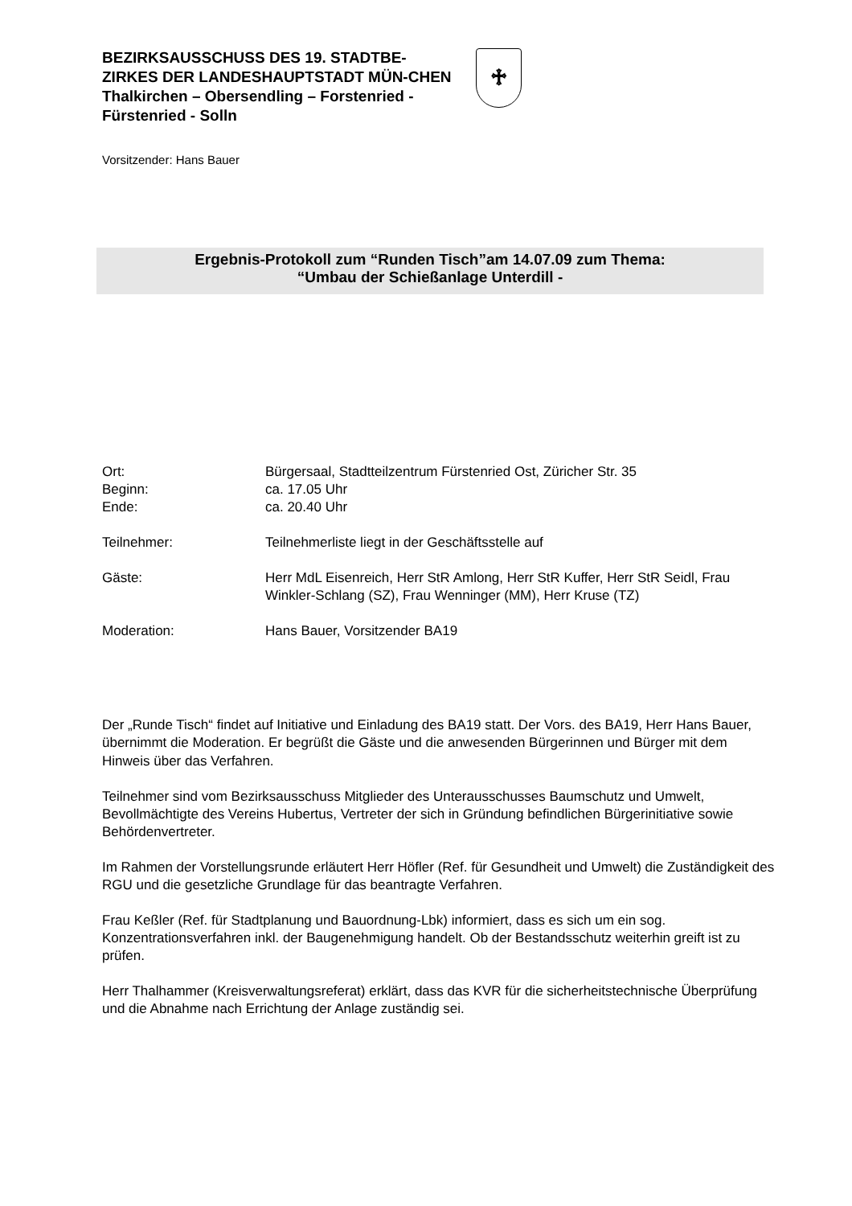BEZIRKSAUSSCHUSS DES 19. STADTBE-ZIRKES DER LANDESHAUPTSTADT MÜN-CHEN
Thalkirchen – Obersendling – Forstenried - Fürstenried - Solln
♱
Vorsitzender: Hans Bauer
Ergebnis-Protokoll zum “Runden Tisch”am 14.07.09 zum Thema:
“Umbau der Schießanlage Unterdill -
Ort: Bürgersaal, Stadtteilzentrum Fürstenried Ost, Züricher Str. 35
Beginn: ca. 17.05 Uhr
Ende: ca. 20.40 Uhr
Teilnehmer: Teilnehmerliste liegt in der Geschäftsstelle auf
Gäste: Herr MdL Eisenreich, Herr StR Amlong, Herr StR Kuffer, Herr StR Seidl, Frau Winkler-Schlang (SZ), Frau Wenninger (MM), Herr Kruse (TZ)
Moderation: Hans Bauer, Vorsitzender BA19
Der „Runde Tisch“ findet auf Initiative und Einladung des BA19 statt. Der Vors. des BA19, Herr Hans Bauer, übernimmt die Moderation. Er begrüßt die Gäste und die anwesenden Bürgerinnen und Bürger mit dem Hinweis über das Verfahren.
Teilnehmer sind vom Bezirksausschuss Mitglieder des Unterausschusses Baumschutz und Umwelt, Bevollmächtigte des Vereins Hubertus, Vertreter der sich in Gründung befindlichen Bürgerinitiative sowie Behördenvertreter.
Im Rahmen der Vorstellungsrunde erläutert Herr Höfler (Ref. für Gesundheit und Umwelt) die Zuständigkeit des RGU und die gesetzliche Grundlage für das beantragte Verfahren.
Frau Keßler (Ref. für Stadtplanung und Bauordnung-Lbk) informiert, dass es sich um ein sog. Konzentrationsverfahren inkl. der Baugenehmigung handelt. Ob der Bestandsschutz weiterhin greift ist zu prüfen.
Herr Thalhammer (Kreisverwaltungsreferat) erklärt, dass das KVR für die sicherheitstechnische Überprüfung und die Abnahme nach Errichtung der Anlage zuständig sei.